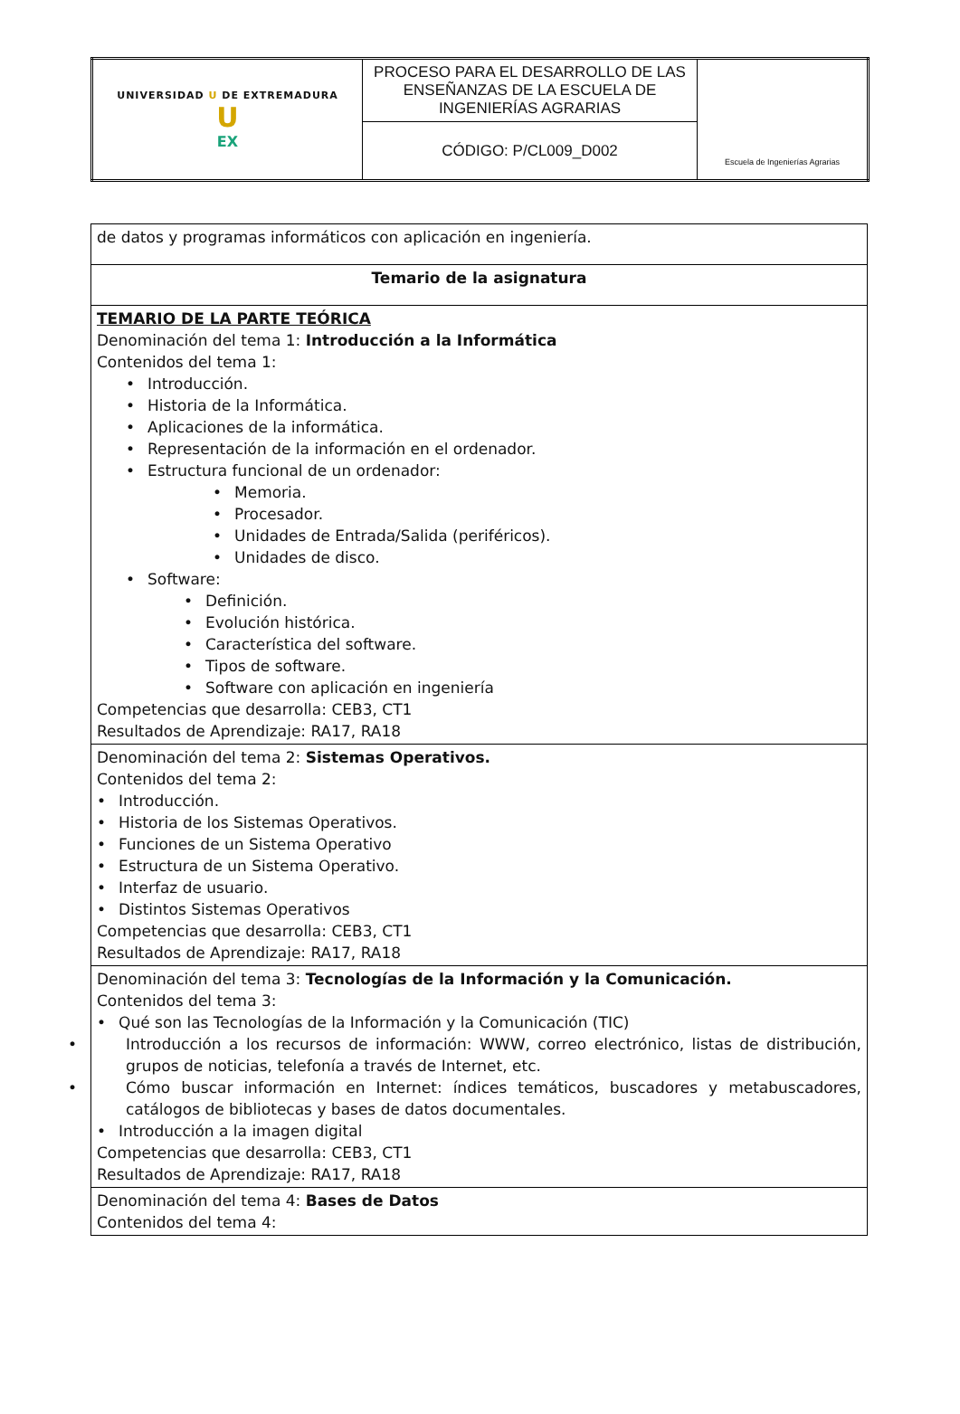| UNIVERSIDAD U DE EXTREMADURA U EX | PROCESO PARA EL DESARROLLO DE LAS ENSEÑANZAS DE LA ESCUELA DE INGENIERÍAS AGRARIAS | Escuela de Ingenierías Agrarias |
| | CÓDIGO: P/CL009_D002 | |
| de datos y programas informáticos con aplicación en ingeniería. |
| Temario de la asignatura |
| TEMARIO DE LA PARTE TEÓRICA Denominación del tema 1: Introducción a la Informática Contenidos del tema 1: • Introducción. • Historia de la Informática. • Aplicaciones de la informática. • Representación de la información en el ordenador. • Estructura funcional de un ordenador: • Memoria. • Procesador. • Unidades de Entrada/Salida (periféricos). • Unidades de disco. • Software: • Definición. • Evolución histórica. • Característica del software. • Tipos de software. • Software con aplicación en ingeniería Competencias que desarrolla: CEB3, CT1 Resultados de Aprendizaje: RA17, RA18 |
| Denominación del tema 2: Sistemas Operativos. Contenidos del tema 2: • Introducción. • Historia de los Sistemas Operativos. • Funciones de un Sistema Operativo • Estructura de un Sistema Operativo. • Interfaz de usuario. • Distintos Sistemas Operativos Competencias que desarrolla: CEB3, CT1 Resultados de Aprendizaje: RA17, RA18 |
| Denominación del tema 3: Tecnologías de la Información y la Comunicación. Contenidos del tema 3: • Qué son las Tecnologías de la Información y la Comunicación (TIC) • Introducción a los recursos de información: WWW, correo electrónico, listas de distribución, grupos de noticias, telefonía a través de Internet, etc. • Cómo buscar información en Internet: índices temáticos, buscadores y metabuscadores, catálogos de bibliotecas y bases de datos documentales. • Introducción a la imagen digital Competencias que desarrolla: CEB3, CT1 Resultados de Aprendizaje: RA17, RA18 |
| Denominación del tema 4: Bases de Datos Contenidos del tema 4: |